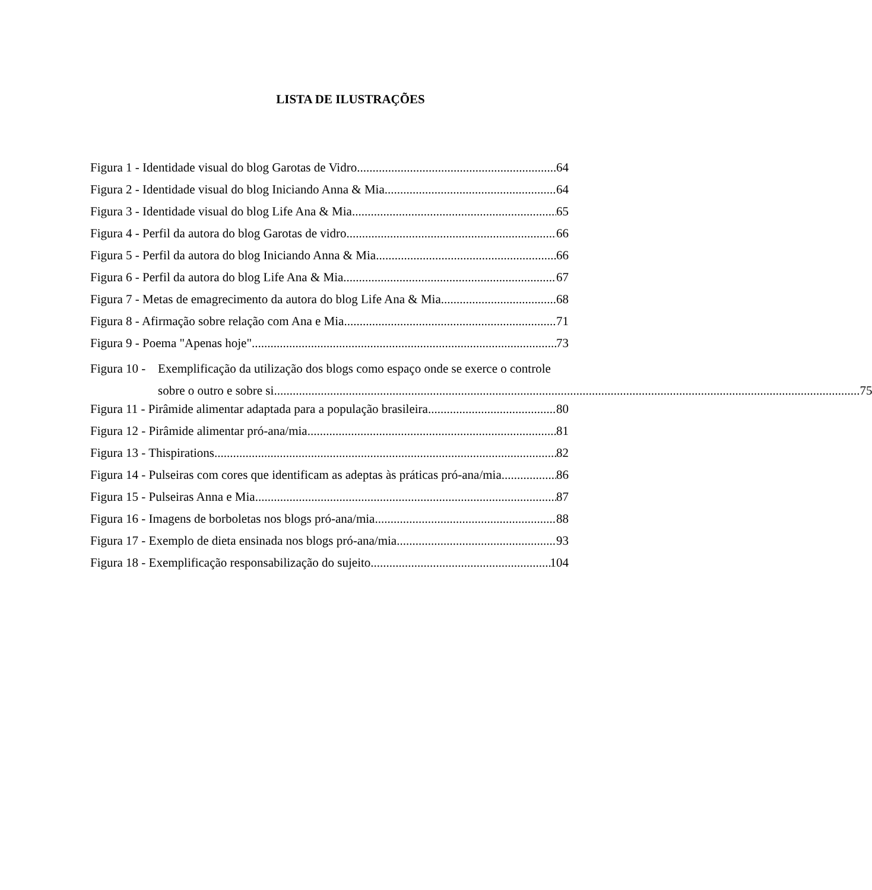LISTA DE ILUSTRAÇÕES
Figura 1 - Identidade visual do blog Garotas de Vidro 64
Figura 2 - Identidade visual do blog Iniciando Anna & Mia 64
Figura 3 - Identidade visual do blog Life Ana & Mia 65
Figura 4 - Perfil da autora do blog Garotas de vidro 66
Figura 5 - Perfil da autora do blog Iniciando Anna & Mia 66
Figura 6 - Perfil da autora do blog Life Ana & Mia 67
Figura 7 - Metas de emagrecimento da autora do blog Life Ana & Mia 68
Figura 8 - Afirmação sobre relação com Ana e Mia 71
Figura 9 - Poema "Apenas hoje" 73
Figura 10 -
Exemplificação da utilização dos blogs como espaço onde se exerce o controle
sobre o outro e sobre si 75
Figura 11 - Pirâmide alimentar adaptada para a população brasileira 80
Figura 12 - Pirâmide alimentar pró-ana/mia 81
Figura 13 - Thispirations 82
Figura 14 - Pulseiras com cores que identificam as adeptas às práticas pró-ana/mia 86
Figura 15 - Pulseiras Anna e Mia 87
Figura 16 - Imagens de borboletas nos blogs pró-ana/mia 88
Figura 17 - Exemplo de dieta ensinada nos blogs pró-ana/mia 93
Figura 18 - Exemplificação responsabilização do sujeito 104